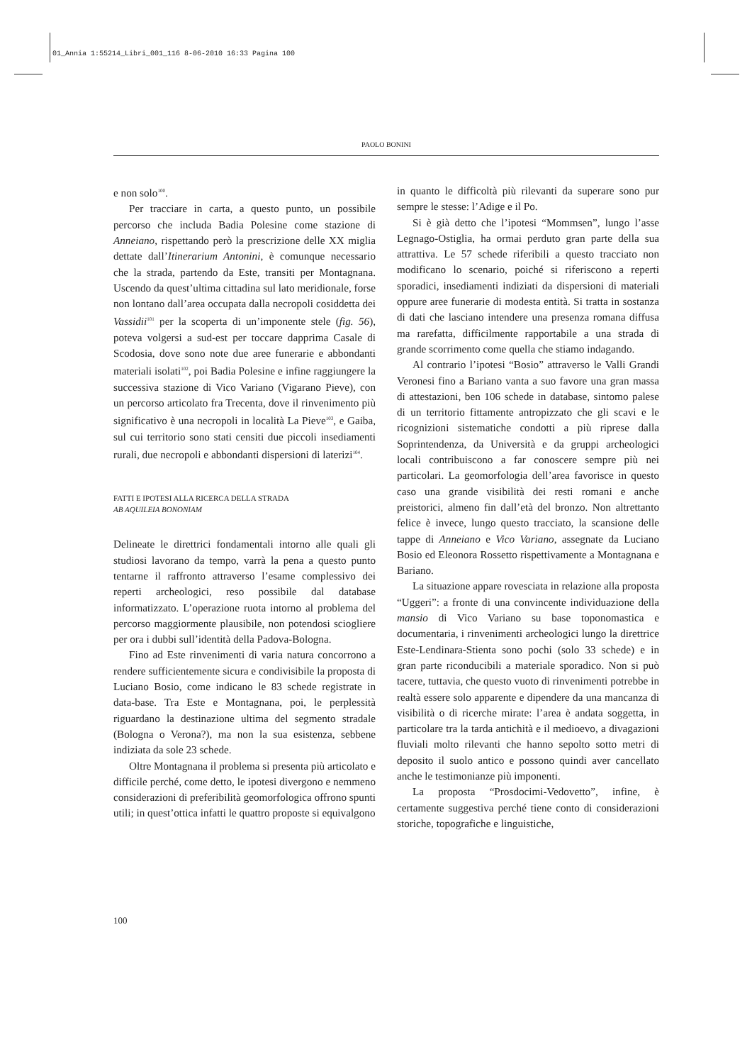01_Annia 1:55214_Libri_001_116 8-06-2010 16:33 Pagina 100
PAOLO BONINI
e non solo<sup>100</sup>.
Per tracciare in carta, a questo punto, un possibile percorso che includa Badia Polesine come stazione di Anneiano, rispettando però la prescrizione delle XX miglia dettate dall’Itinerarium Antonini, è comunque necessario che la strada, partendo da Este, transiti per Montagnana. Uscendo da quest’ultima cittadina sul lato meridionale, forse non lontano dall’area occupata dalla necropoli cosiddetta dei Vassidii<sup>101</sup> per la scoperta di un’imponente stele (fig. 56), poteva volgersi a sud-est per toccare dapprima Casale di Scodosia, dove sono note due aree funerarie e abbondanti materiali isolati<sup>102</sup>, poi Badia Polesine e infine raggiungere la successiva stazione di Vico Variano (Vigarano Pieve), con un percorso articolato fra Trecenta, dove il rinvenimento più significativo è una necropoli in località La Pieve<sup>103</sup>, e Gaiba, sul cui territorio sono stati censiti due piccoli insediamenti rurali, due necropoli e abbondanti dispersioni di laterizi<sup>104</sup>.
FATTI E IPOTESI ALLA RICERCA DELLA STRADA
AB AQUILEIA BONONIAM
Delineate le direttrici fondamentali intorno alle quali gli studiosi lavorano da tempo, varrà la pena a questo punto tentarne il raffronto attraverso l’esame complessivo dei reperti archeologici, reso possibile dal database informatizzato. L’operazione ruota intorno al problema del percorso maggiormente plausibile, non potendosi sciogliere per ora i dubbi sull’identità della Padova-Bologna.
Fino ad Este rinvenimenti di varia natura concorrono a rendere sufficientemente sicura e condivisibile la proposta di Luciano Bosio, come indicano le 83 schede registrate in data-base. Tra Este e Montagnana, poi, le perplessità riguardano la destinazione ultima del segmento stradale (Bologna o Verona?), ma non la sua esistenza, sebbene indiziata da sole 23 schede.
Oltre Montagnana il problema si presenta più articolato e difficile perché, come detto, le ipotesi divergono e nemmeno considerazioni di preferibilità geomorfologica offrono spunti utili; in quest’ottica infatti le quattro proposte si equivalgono
in quanto le difficoltà più rilevanti da superare sono pur sempre le stesse: l’Adige e il Po.
Si è già detto che l’ipotesi “Mommsen”, lungo l’asse Legnago-Ostiglia, ha ormai perduto gran parte della sua attrattiva. Le 57 schede riferibili a questo tracciato non modificano lo scenario, poiché si riferiscono a reperti sporadici, insediamenti indiziati da dispersioni di materiali oppure aree funerarie di modesta entità. Si tratta in sostanza di dati che lasciano intendere una presenza romana diffusa ma rarefatta, difficilmente rapportabile a una strada di grande scorrimento come quella che stiamo indagando.
Al contrario l’ipotesi “Bosio” attraverso le Valli Grandi Veronesi fino a Bariano vanta a suo favore una gran massa di attestazioni, ben 106 schede in database, sintomo palese di un territorio fittamente antropizzato che gli scavi e le ricognizioni sistematiche condotti a più riprese dalla Soprintendenza, da Università e da gruppi archeologici locali contribuiscono a far conoscere sempre più nei particolari. La geomorfologia dell’area favorisce in questo caso una grande visibilità dei resti romani e anche preistorici, almeno fin dall’età del bronzo. Non altrettanto felice è invece, lungo questo tracciato, la scansione delle tappe di Anneiano e Vico Variano, assegnate da Luciano Bosio ed Eleonora Rossetto rispettivamente a Montagnana e Bariano.
La situazione appare rovesciata in relazione alla proposta “Uggeri”: a fronte di una convincente individuazione della mansio di Vico Variano su base toponomastica e documentaria, i rinvenimenti archeologici lungo la direttrice Este-Lendinara-Stienta sono pochi (solo 33 schede) e in gran parte riconducibili a materiale sporadico. Non si può tacere, tuttavia, che questo vuoto di rinvenimenti potrebbe in realtà essere solo apparente e dipendere da una mancanza di visibilità o di ricerche mirate: l’area è andata soggetta, in particolare tra la tarda antichità e il medioevo, a divagazioni fluviali molto rilevanti che hanno sepolto sotto metri di deposito il suolo antico e possono quindi aver cancellato anche le testimonianze più imponenti.
La proposta “Prosdocimi-Vedovetto”, infine, è certamente suggestiva perché tiene conto di considerazioni storiche, topografiche e linguistiche,
100